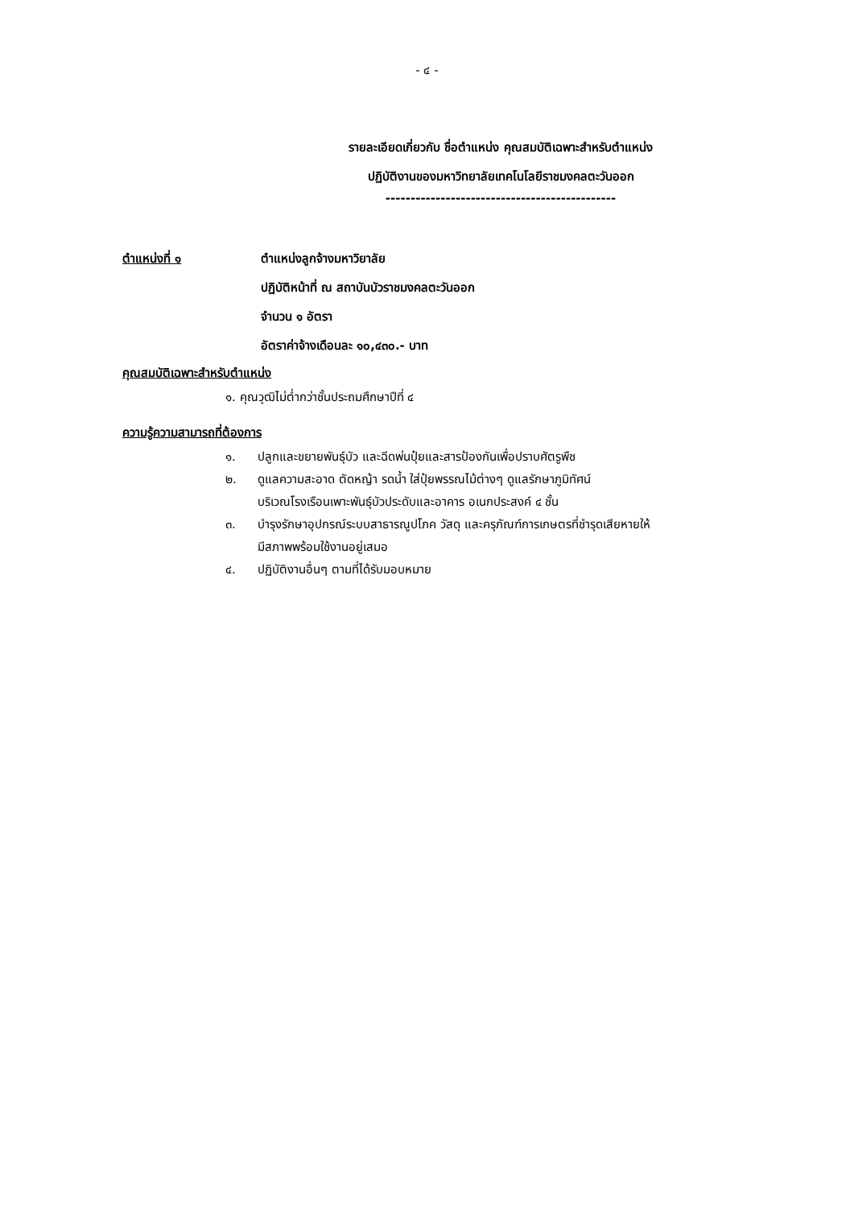- ๔ -
รายละเอียดเกี่ยวกับ ชื่อตำแหน่ง คุณสมบัติเฉพาะสำหรับตำแหน่ง
ปฏิบัติงานของมหาวิทยาลัยเทคโนโลยีราชมงคลตะวันออก
----------------------------------------------
ตำแหน่งที่ ๑ ตำแหน่งลูกจ้างมหาวิยาลัย
ปฏิบัติหน้าที่ ณ สถาบันบัวราชมงคลตะวันออก
จำนวน ๑ อัตรา
อัตราค่าจ้างเดือนละ ๑๐,๔๓๐.- บาท
คุณสมบัติเฉพาะสำหรับตำแหน่ง
๑. คุณวุฒิไม่ต่ำกว่าชั้นประถมศึกษาปีที่ ๔
ความรู้ความสามารถที่ต้องการ
๑. ปลูกและขยายพันธุ์บัว และฉีดพ่นปุ๋ยและสารป้องกันเพื่อปราบศัตรูพืช
๒. ดูแลความสะอาด ตัดหญ้า รดน้ำ ใส่ปุ๋ยพรรณไม้ต่างๆ ดูแลรักษาภูมิทัศน์
บริเวณโรงเรือนเพาะพันธุ์บัวประดับและอาคาร อเนกประสงค์ ๔ ชั้น
๓. บำรุงรักษาอุปกรณ์ระบบสาธารณูปโภค วัสดุ และครุภัณฑ์การเกษตรที่ชำรุดเสียหายให้
มีสภาพพร้อมใช้งานอยู่เสมอ
๔. ปฏิบัติงานอื่นๆ ตามที่ได้รับมอบหมาย